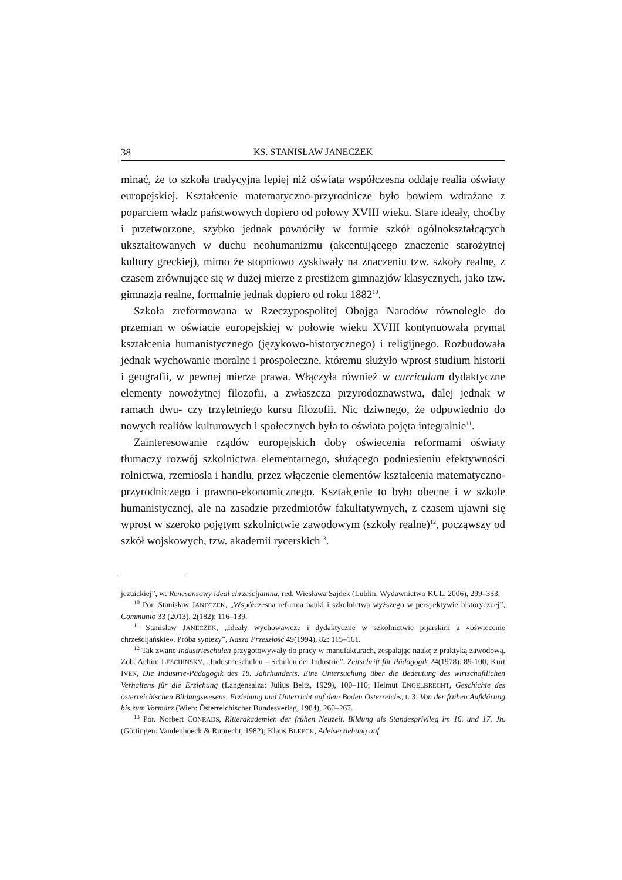38 KS. STANISŁAW JANECZEK
minać, że to szkoła tradycyjna lepiej niż oświata współczesna oddaje realia oświaty europejskiej. Kształcenie matematyczno-przyrodnicze było bowiem wdrażane z poparciem władz państwowych dopiero od połowy XVIII wieku. Stare ideały, choćby i przetworzone, szybko jednak powróciły w formie szkół ogólnokształcących ukształtowanych w duchu neohumanizmu (akcentującego znaczenie starożytnej kultury greckiej), mimo że stopniowo zyskiwały na znaczeniu tzw. szkoły realne, z czasem zrównujące się w dużej mierze z prestiżem gimnazjów klasycznych, jako tzw. gimnazja realne, formalnie jednak dopiero od roku 1882<sup>10</sup>.
Szkoła zreformowana w Rzeczypospolitej Obojga Narodów równolegle do przemian w oświacie europejskiej w połowie wieku XVIII kontynuowała prymat kształcenia humanistycznego (językowo-historycznego) i religijnego. Rozbudowała jednak wychowanie moralne i prospołeczne, któremu służyło wprost studium historii i geografii, w pewnej mierze prawa. Włączyła również w curriculum dydaktyczne elementy nowożytnej filozofii, a zwłaszcza przyrodoznawstwa, dalej jednak w ramach dwu- czy trzyletniego kursu filozofii. Nic dziwnego, że odpowiednio do nowych realiów kulturowych i społecznych była to oświata pojęta integralnie<sup>11</sup>.
Zainteresowanie rządów europejskich doby oświecenia reformami oświaty tłumaczy rozwój szkolnictwa elementarnego, służącego podniesieniu efektywności rolnictwa, rzemiosła i handlu, przez włączenie elementów kształcenia matematyczno-przyrodniczego i prawno-ekonomicznego. Kształcenie to było obecne i w szkole humanistycznej, ale na zasadzie przedmiotów fakultatywnych, z czasem ujawni się wprost w szeroko pojętym szkolnictwie zawodowym (szkoły realne)<sup>12</sup>, począwszy od szkół wojskowych, tzw. akademii rycerskich<sup>13</sup>.
jezuickiej”, w: Renesansowy ideał chrześcijanina, red. Wiesława Sajdek (Lublin: Wydawnictwo KUL, 2006), 299–333.
<sup>10</sup> Por. Stanisław JANECZEK, „Współczesna reforma nauki i szkolnictwa wyższego w perspektywie historycznej”, Communio 33 (2013), 2(182): 116–139.
<sup>11</sup> Stanisław JANECZEK, „Ideały wychowawcze i dydaktyczne w szkolnictwie pijarskim a «oświecenie chrześcijańskie». Próba syntezy”, Nasza Przeszłość 49(1994), 82: 115–161.
<sup>12</sup> Tak zwane Industrieschulen przygotowywały do pracy w manufakturach, zespalając naukę z praktyką zawodową. Zob. Achim LESCHINSKY, „Industrieschulen – Schulen der Industrie”, Zeitschrift für Pädagogik 24(1978): 89-100; Kurt IVEN, Die Industrie-Pädagogik des 18. Jahrhunderts. Eine Untersuchung über die Bedeutung des wirtschaftlichen Verhaltens für die Erziehung (Langensalza: Julius Beltz, 1929), 100–110; Helmut ENGELBRECHT, Geschichte des österreichischen Bildungswesens. Erziehung und Unterricht auf dem Boden Österreichs, t. 3: Von der frühen Aufklärung bis zum Vormärz (Wien: Österreichischer Bundesverlag, 1984), 260–267.
<sup>13</sup> Por. Norbert CONRADS, Ritterakademien der frühen Neuzeit. Bildung als Standesprivileg im 16. und 17. Jh. (Göttingen: Vandenhoeck & Ruprecht, 1982); Klaus BLEECK, Adelserziehung auf